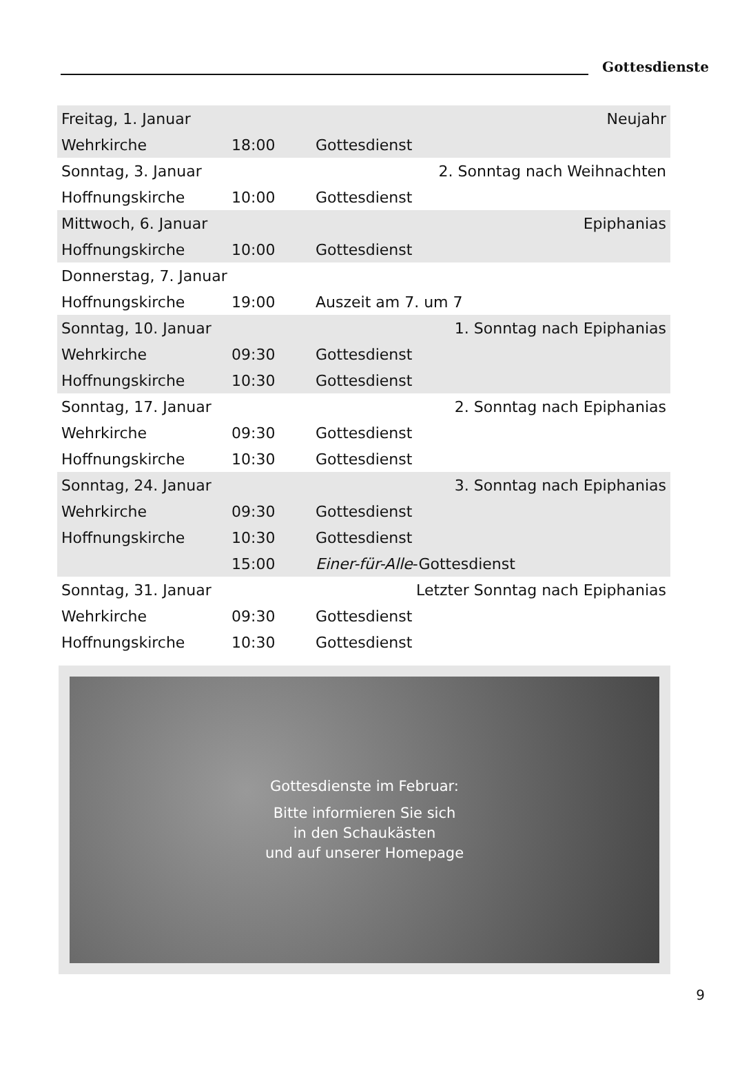Gottesdienste
| Freitag, 1. Januar | | Neujahr |
| Wehrkirche | 18:00 | Gottesdienst |
| Sonntag, 3. Januar | | 2. Sonntag nach Weihnachten |
| Hoffnungskirche | 10:00 | Gottesdienst |
| Mittwoch, 6. Januar | | Epiphanias |
| Hoffnungskirche | 10:00 | Gottesdienst |
| Donnerstag, 7. Januar | | |
| Hoffnungskirche | 19:00 | Auszeit am 7. um 7 |
| Sonntag, 10. Januar | | 1. Sonntag nach Epiphanias |
| Wehrkirche | 09:30 | Gottesdienst |
| Hoffnungskirche | 10:30 | Gottesdienst |
| Sonntag, 17. Januar | | 2. Sonntag nach Epiphanias |
| Wehrkirche | 09:30 | Gottesdienst |
| Hoffnungskirche | 10:30 | Gottesdienst |
| Sonntag, 24. Januar | | 3. Sonntag nach Epiphanias |
| Wehrkirche | 09:30 | Gottesdienst |
| Hoffnungskirche | 10:30 | Gottesdienst |
| | 15:00 | Einer-für-Alle -Gottesdienst |
| Sonntag, 31. Januar | | Letzter Sonntag nach Epiphanias |
| Wehrkirche | 09:30 | Gottesdienst |
| Hoffnungskirche | 10:30 | Gottesdienst |
Gottesdienste im Februar:
Bitte informieren Sie sich
in den Schaukästen
und auf unserer Homepage
9